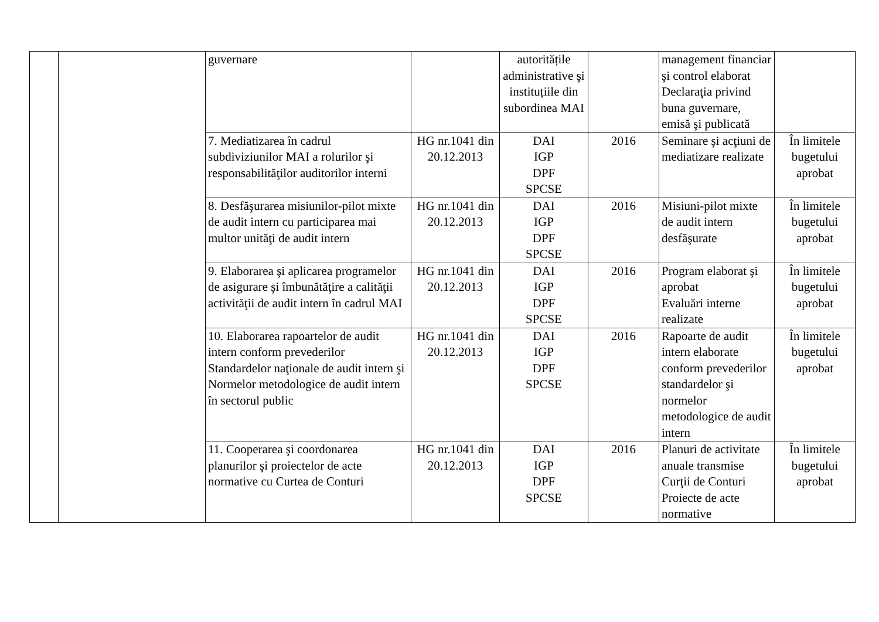| | | guvernare | | autoritățile administrative şi instituțiile din subordinea MAI | | management financiar şi control elaborat Declaraţia privind buna guvernare, emisă şi publicată | |
| | | 7. Mediatizarea în cadrul subdiviziunilor MAI a rolurilor şi responsabilităţilor auditorilor interni | HG nr.1041 din 20.12.2013 | DAI IGP DPF SPCSE | 2016 | Seminare şi acţiuni de mediatizare realizate | În limitele bugetului aprobat |
| | | 8. Desfăşurarea misiunilor-pilot mixte de audit intern cu participarea mai multor unităţi de audit intern | HG nr.1041 din 20.12.2013 | DAI IGP DPF SPCSE | 2016 | Misiuni-pilot mixte de audit intern desfăşurate | În limitele bugetului aprobat |
| | | 9. Elaborarea şi aplicarea programelor de asigurare şi îmbunătăţire a calităţii activităţii de audit intern în cadrul MAI | HG nr.1041 din 20.12.2013 | DAI IGP DPF SPCSE | 2016 | Program elaborat şi aprobat Evaluări interne realizate | În limitele bugetului aprobat |
| | | 10. Elaborarea rapoartelor de audit intern conform prevederilor Standardelor naţionale de audit intern şi Normelor metodologice de audit intern în sectorul public | HG nr.1041 din 20.12.2013 | DAI IGP DPF SPCSE | 2016 | Rapoarte de audit intern elaborate conform prevederilor standardelor şi normelor metodologice de audit intern | În limitele bugetului aprobat |
| | | 11. Cooperarea şi coordonarea planurilor şi proiectelor de acte normative cu Curtea de Conturi | HG nr.1041 din 20.12.2013 | DAI IGP DPF SPCSE | 2016 | Planuri de activitate anuale transmise Curţii de Conturi Proiecte de acte normative | În limitele bugetului aprobat |